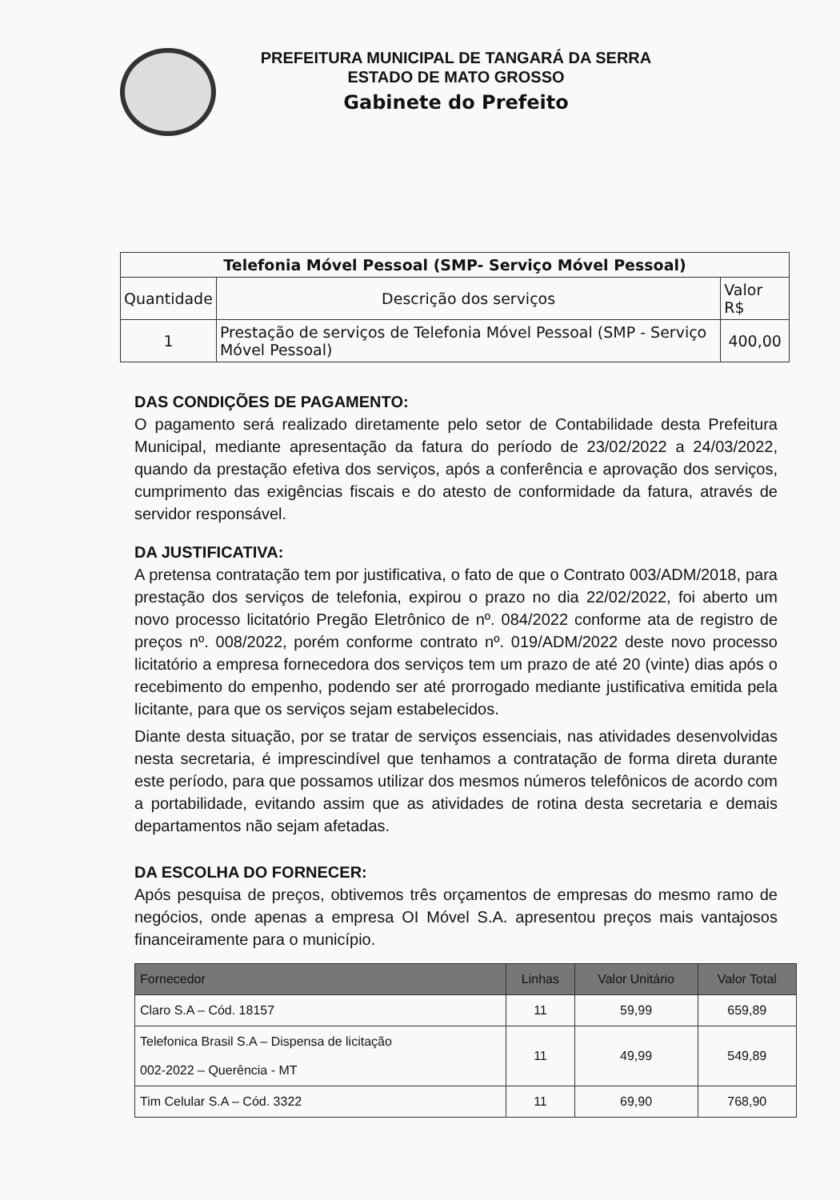PREFEITURA MUNICIPAL DE TANGARÁ DA SERRA
ESTADO DE MATO GROSSO
Gabinete do Prefeito
| Telefonia Móvel Pessoal (SMP- Serviço Móvel Pessoal) | | |
| --- | --- | --- |
| Quantidade | Descrição dos serviços | Valor R$ |
| 1 | Prestação de serviços de Telefonia Móvel Pessoal (SMP - Serviço Móvel Pessoal) | 400,00 |
DAS CONDIÇÕES DE PAGAMENTO:
O pagamento será realizado diretamente pelo setor de Contabilidade desta Prefeitura Municipal, mediante apresentação da fatura do período de 23/02/2022 a 24/03/2022, quando da prestação efetiva dos serviços, após a conferência e aprovação dos serviços, cumprimento das exigências fiscais e do atesto de conformidade da fatura, através de servidor responsável.
DA JUSTIFICATIVA:
A pretensa contratação tem por justificativa, o fato de que o Contrato 003/ADM/2018, para prestação dos serviços de telefonia, expirou o prazo no dia 22/02/2022, foi aberto um novo processo licitatório Pregão Eletrônico de nº. 084/2022 conforme ata de registro de preços nº. 008/2022, porém conforme contrato nº. 019/ADM/2022 deste novo processo licitatório a empresa fornecedora dos serviços tem um prazo de até 20 (vinte) dias após o recebimento do empenho, podendo ser até prorrogado mediante justificativa emitida pela licitante, para que os serviços sejam estabelecidos.
Diante desta situação, por se tratar de serviços essenciais, nas atividades desenvolvidas nesta secretaria, é imprescindível que tenhamos a contratação de forma direta durante este período, para que possamos utilizar dos mesmos números telefônicos de acordo com a portabilidade, evitando assim que as atividades de rotina desta secretaria e demais departamentos não sejam afetadas.
DA ESCOLHA DO FORNECER:
Após pesquisa de preços, obtivemos três orçamentos de empresas do mesmo ramo de negócios, onde apenas a empresa OI Móvel S.A. apresentou preços mais vantajosos financeiramente para o município.
| Fornecedor | Linhas | Valor Unitário | Valor Total |
| --- | --- | --- | --- |
| Claro S.A – Cód. 18157 | 11 | 59,99 | 659,89 |
| Telefonica Brasil S.A – Dispensa de licitação 002-2022 – Querência - MT | 11 | 49,99 | 549,89 |
| Tim Celular S.A – Cód. 3322 | 11 | 69,90 | 768,90 |